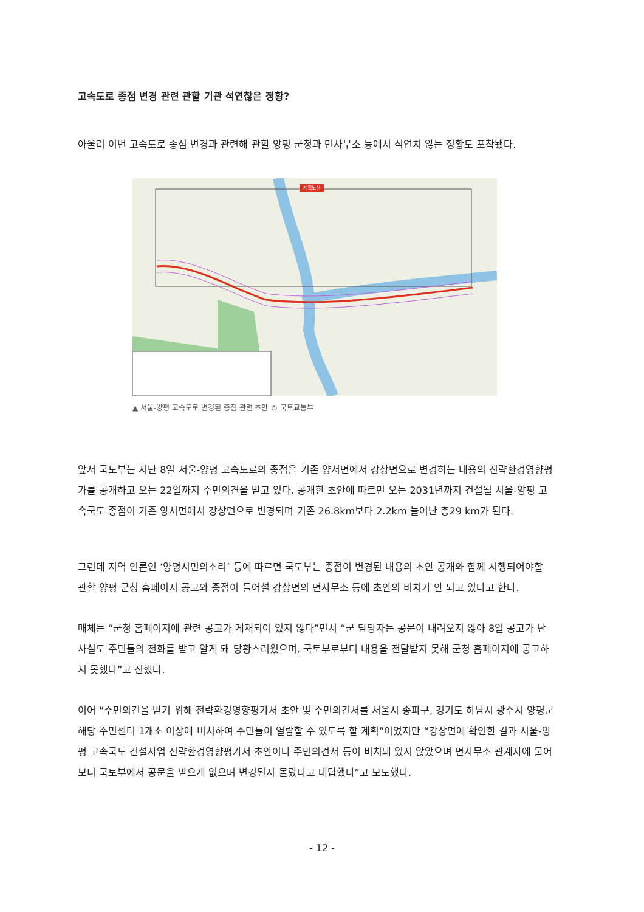고속도로 종점 변경 관련 관할 기관 석연찮은 정황?
아울러 이번 고속도로 종점 변경과 관련해 관할 양평 군청과 면사무소 등에서 석연치 않는 정황도 포착됐다.
계획노선
▲ 서울-양평 고속도로 변경된 종점 관련 초안 © 국토교통부
앞서 국토부는 지난 8일 서울-양평 고속도로의 종점을 기존 양서면에서 강상면으로 변경하는 내용의 전략환경영향평가를 공개하고 오는 22일까지 주민의견을 받고 있다. 공개한 초안에 따르면 오는 2031년까지 건설될 서울-양평 고속국도 종점이 기존 양서면에서 강상면으로 변경되며 기존 26.8km보다 2.2km 늘어난 총29 km가 된다.
그런데 지역 언론인 ‘양평시민의소리’ 등에 따르면 국토부는 종점이 변경된 내용의 초안 공개와 함께 시행되어야할 관할 양평 군청 홈페이지 공고와 종점이 들어설 강상면의 면사무소 등에 초안의 비치가 안 되고 있다고 한다.
매체는 “군청 홈페이지에 관련 공고가 게재되어 있지 않다”면서 “군 담당자는 공문이 내려오지 않아 8일 공고가 난 사실도 주민들의 전화를 받고 알게 돼 당황스러웠으며, 국토부로부터 내용을 전달받지 못해 군청 홈페이지에 공고하지 못했다”고 전했다.
이어 “주민의견을 받기 위해 전략환경영향평가서 초안 및 주민의견서를 서울시 송파구, 경기도 하남시 광주시 양평군 해당 주민센터 1개소 이상에 비치하여 주민들이 열람할 수 있도록 할 계획”이었지만 “강상면에 확인한 결과 서울-양평 고속국도 건설사업 전략환경영향평가서 초안이나 주민의견서 등이 비치돼 있지 않았으며 면사무소 관계자에 물어보니 국토부에서 공문을 받으게 없으며 변경된지 몰랐다고 대답했다”고 보도했다.
- 12 -